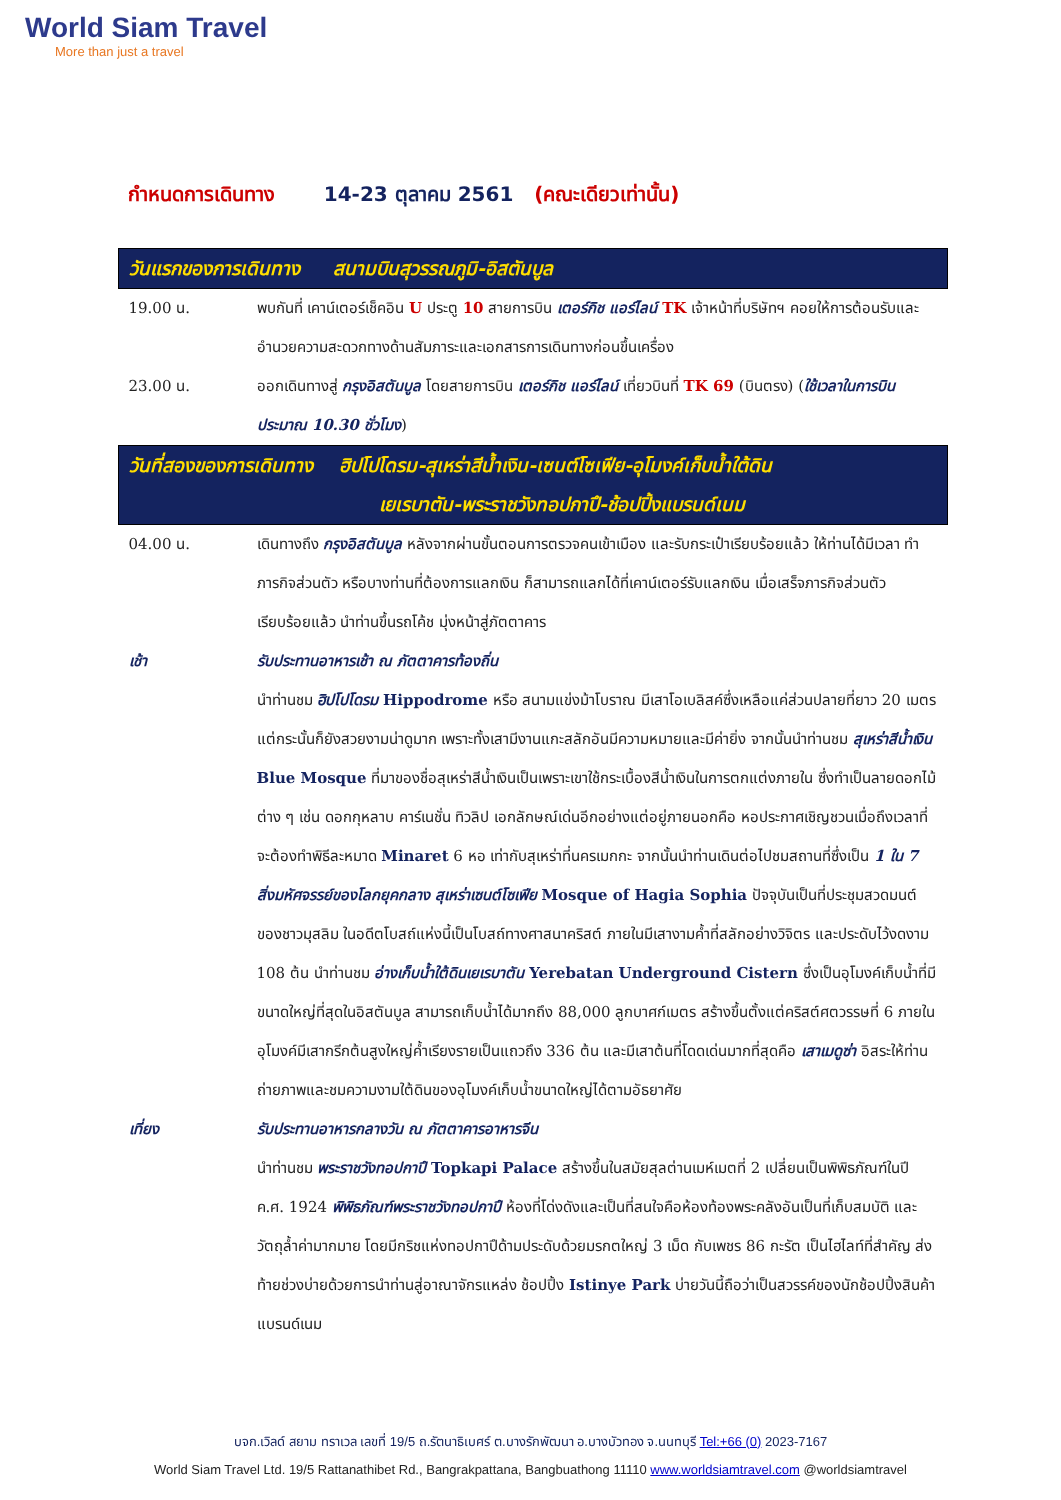World Siam Travel
More than just a travel
กำหนดการเดินทาง 14-23 ตุลาคม 2561 (คณะเดียวเท่านั้น)
| วันแรกของการเดินทาง สนามบินสุวรรณภูมิ-อิสตันบูล | |
| 19.00 น. | พบกันที่ เคาน์เตอร์เช็คอิน U ประตู 10 สายการบิน เตอร์กิช แอร์ไลน์ TK เจ้าหน้าที่บริษัทฯ คอยให้การต้อนรับและอำนวยความสะดวกทางด้านสัมภาระและเอกสารการเดินทางก่อนขึ้นเครื่อง |
| 23.00 น. | ออกเดินทางสู่ กรุงอิสตันบูล โดยสายการบิน เตอร์กิช แอร์ไลน์ เที่ยวบินที่ TK 69 (บินตรง) ( ใช้เวลาในการบิน ประมาณ 10.30 ชั่วโมง ) |
| วันที่สองของการเดินทาง ฮิปโปโดรม-สุเหร่าสีน้ำเงิน-เซนต์โซเฟีย-อุโมงค์เก็บน้ำใต้ดิน เยเรบาตัน-พระราชวังทอปกาปึ-ช้อปปิ้งแบรนด์เนม | |
| 04.00 น. | เดินทางถึง กรุงอิสตันบูล หลังจากผ่านขั้นตอนการตรวจคนเข้าเมือง และรับกระเป๋าเรียบร้อยแล้ว ให้ท่านได้มีเวลา ทำภารกิจส่วนตัว หรือบางท่านที่ต้องการแลกเงิน ก็สามารถแลกได้ที่เคาน์เตอร์รับแลกเงิน เมื่อเสร็จภารกิจส่วนตัวเรียบร้อยแล้ว นำท่านขึ้นรถโค้ช มุ่งหน้าสู่ภัตตาคาร |
| เช้า | รับประทานอาหารเช้า ณ ภัตตาคารท้องถิ่น นำท่านชม ฮิปโปโดรม Hippodrome หรือ สนามแข่งม้าโบราณ มีเสาโอเบลิสค์ซึ่งเหลือแค่ส่วนปลายที่ยาว 20 เมตร แต่กระนั้นก็ยังสวยงามน่าดูมาก เพราะทั้งเสามีงานแกะสลักอันมีความหมายและมีค่ายิ่ง จากนั้นนำท่านชม สุเหร่าสีน้ำเงิน Blue Mosque ที่มาของชื่อสุเหร่าสีน้ำเงินเป็นเพราะเขาใช้กระเบื้องสีน้ำเงินในการตกแต่งภายใน ซึ่งทำเป็นลายดอกไม้ต่าง ๆ เช่น ดอกกุหลาบ คาร์เนชั่น ทิวลิป เอกลักษณ์เด่นอีกอย่างแต่อยู่ภายนอกคือ หอประกาศเชิญชวนเมื่อถึงเวลาที่จะต้องทำพิธีละหมาด Minaret 6 หอ เท่ากับสุเหร่าที่นครเมกกะ จากนั้นนำท่านเดินต่อไปชมสถานที่ซึ่งเป็น 1 ใน 7 สิ่งมหัศจรรย์ของโลกยุคกลาง สุเหร่าเซนต์โซเฟีย Mosque of Hagia Sophia ปัจจุบันเป็นที่ประชุมสวดมนต์ของชาวมุสลิม ในอดีตโบสถ์แห่งนี้เป็นโบสถ์ทางศาสนาคริสต์ ภายในมีเสางามค้ำที่สลักอย่างวิจิตร และประดับไว้งดงาม 108 ต้น นำท่านชม อ่างเก็บน้ำใต้ดินเยเรบาตัน Yerebatan Underground Cistern ซึ่งเป็นอุโมงค์เก็บน้ำที่มีขนาดใหญ่ที่สุดในอิสตันบูล สามารถเก็บน้ำได้มากถึง 88,000 ลูกบาศก์เมตร สร้างขึ้นตั้งแต่คริสต์ศตวรรษที่ 6 ภายในอุโมงค์มีเสากรีกต้นสูงใหญ่ค้ำเรียงรายเป็นแถวถึง 336 ต้น และมีเสาต้นที่โดดเด่นมากที่สุดคือ เสาเมดูซ่า อิสระให้ท่านถ่ายภาพและชมความงามใต้ดินของอุโมงค์เก็บน้ำขนาดใหญ่ได้ตามอัธยาศัย |
| เที่ยง | รับประทานอาหารกลางวัน ณ ภัตตาคารอาหารจีน นำท่านชม พระราชวังทอปกาปึ Topkapi Palace สร้างขึ้นในสมัยสุลต่านเมห์เมตที่ 2 เปลี่ยนเป็นพิพิธภัณฑ์ในปี ค.ศ. 1924 พิพิธภัณฑ์พระราชวังทอปกาปึ ห้องที่โด่งดังและเป็นที่สนใจคือห้องท้องพระคลังอันเป็นที่เก็บสมบัติ และวัตถุล้ำค่ามากมาย โดยมีกริชแห่งทอปกาปึด้ามประดับด้วยมรกตใหญ่ 3 เม็ด กับเพชร 86 กะรัต เป็นไฮไลท์ที่สำคัญ ส่งท้ายช่วงบ่ายด้วยการนำท่านสู่อาณาจักรแหล่ง ช้อปปิ้ง Istinye Park บ่ายวันนี้ถือว่าเป็นสวรรค์ของนักช้อปปิ้งสินค้าแบรนด์เนม |
บจก.เวิลด์ สยาม ทราเวล เลขที่ 19/5 ถ.รัตนาธิเบศร์ ต.บางรักพัฒนา อ.บางบัวทอง จ.นนทบุรี Tel:+66 (0) 2023-7167
World Siam Travel Ltd. 19/5 Rattanathibet Rd., Bangrakpattana, Bangbuathong 11110 www.worldsiamtravel.com @worldsiamtravel